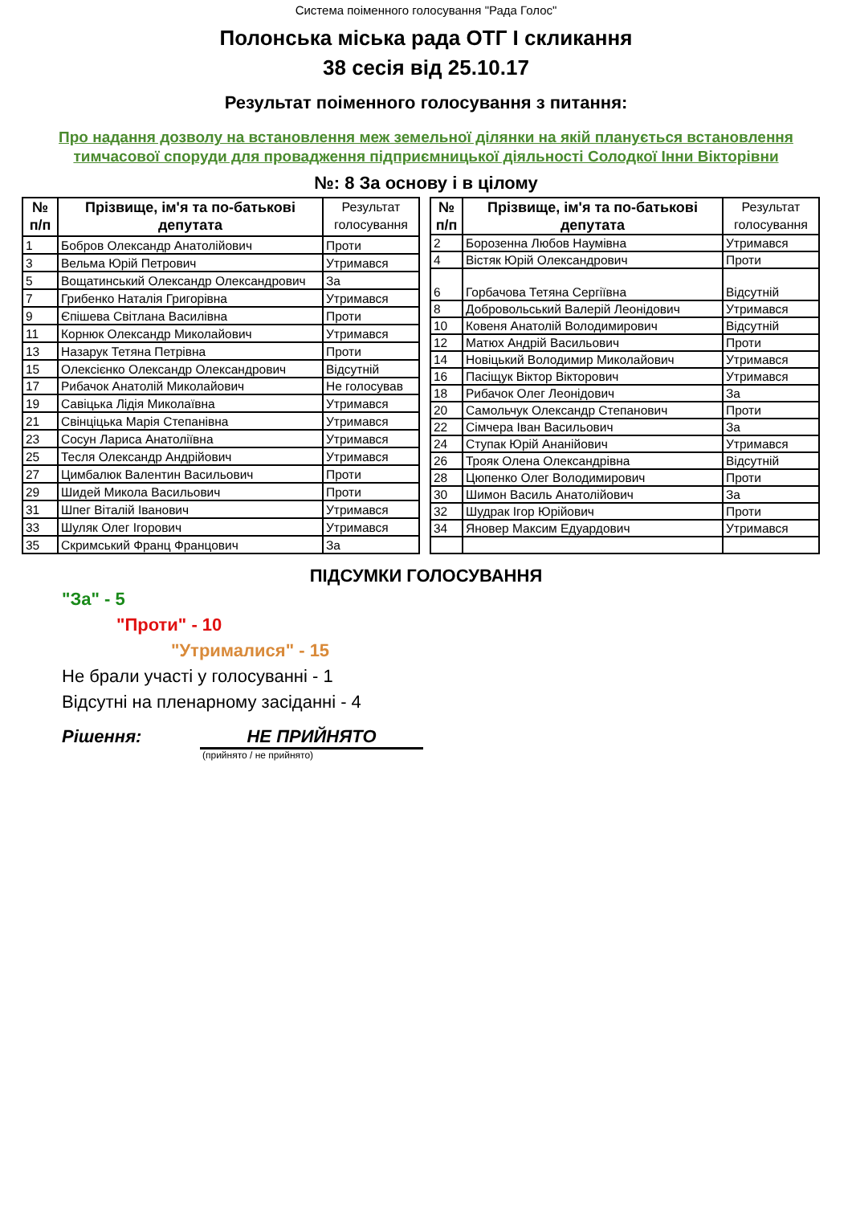Система поіменного голосування "Рада Голос"
Полонська міська рада ОТГ І скликання
38 сесія від 25.10.17
Результат поіменного голосування з питання:
Про надання дозволу на встановлення меж земельної ділянки на якій планується встановлення тимчасової споруди для провадження підприємницької діяльності Солодкої Інни Вікторівни
№: 8 За основу і в цілому
| № п/п | Прізвище, ім'я та по-батькові депутата | Результат голосування |
| --- | --- | --- |
| 1 | Бобров Олександр Анатолійович | Проти |
| 3 | Вельма Юрій Петрович | Утримався |
| 5 | Вощатинський Олександр Олександрович | За |
| 7 | Грибенко Наталія Григорівна | Утримався |
| 9 | Єпішева Світлана Василівна | Проти |
| 11 | Корнюк Олександр Миколайович | Утримався |
| 13 | Назарук Тетяна Петрівна | Проти |
| 15 | Олексієнко Олександр Олександрович | Відсутній |
| 17 | Рибачок Анатолій Миколайович | Не голосував |
| 19 | Савіцька Лідія Миколаївна | Утримався |
| 21 | Свінціцька Марія Степанівна | Утримався |
| 23 | Сосун Лариса Анатоліївна | Утримався |
| 25 | Тесля Олександр Андрійович | Утримався |
| 27 | Цимбалюк Валентин Васильович | Проти |
| 29 | Шидей Микола Васильович | Проти |
| 31 | Шпег Віталій Іванович | Утримався |
| 33 | Шуляк Олег Ігорович | Утримався |
| 35 | Скримський Франц Францович | За |
| № п/п | Прізвище, ім'я та по-батькові депутата | Результат голосування |
| --- | --- | --- |
| 2 | Борозенна Любов Наумівна | Утримався |
| 4 | Вістяк Юрій Олександрович | Проти |
| 6 | Горбачова Тетяна Сергіївна | Відсутній |
| 8 | Добровольський Валерій Леонідович | Утримався |
| 10 | Ковеня Анатолій Володимирович | Відсутній |
| 12 | Матюх Андрій Васильович | Проти |
| 14 | Новіцький Володимир Миколайович | Утримався |
| 16 | Пасіщук Віктор Вікторович | Утримався |
| 18 | Рибачок Олег Леонідович | За |
| 20 | Самольчук Олександр Степанович | Проти |
| 22 | Сімчера Іван Васильович | За |
| 24 | Ступак Юрій Ананійович | Утримався |
| 26 | Трояк Олена Олександрівна | Відсутній |
| 28 | Цюпенко Олег Володимирович | Проти |
| 30 | Шимон Василь Анатолійович | За |
| 32 | Шудрак Ігор Юрійович | Проти |
| 34 | Яновер Максим Едуардович | Утримався |
ПІДСУМКИ ГОЛОСУВАННЯ
"За" - 5
"Проти" - 10
"Утрималися" - 15
Не брали участі у голосуванні - 1
Відсутні на пленарному засіданні - 4
Рішення: НЕ ПРИЙНЯТО
(прийнято / не прийнято)